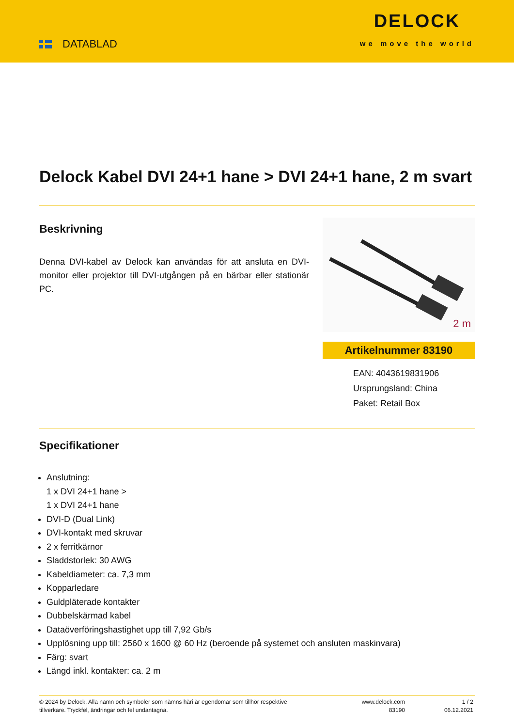DATABLAD
DELOCK
we move the world
Delock Kabel DVI 24+1 hane > DVI 24+1 hane, 2 m svart
Beskrivning
Denna DVI-kabel av Delock kan användas för att ansluta en DVI-monitor eller projektor till DVI-utgången på en bärbar eller stationär PC.
2 m
Artikelnummer 83190
EAN: 4043619831906
Ursprungsland: China
Paket: Retail Box
Specifikationer
Anslutning:
1 x DVI 24+1 hane >
1 x DVI 24+1 hane
DVI-D (Dual Link)
DVI-kontakt med skruvar
2 x ferritkärnor
Sladdstorlek: 30 AWG
Kabeldiameter: ca. 7,3 mm
Kopparledare
Guldpläterade kontakter
Dubbelskärmad kabel
Dataöverföringshastighet upp till 7,92 Gb/s
Upplösning upp till: 2560 x 1600 @ 60 Hz (beroende på systemet och ansluten maskinvara)
Färg: svart
Längd inkl. kontakter: ca. 2 m
© 2024 by Delock. Alla namn och symboler som nämns häri är egendomar som tillhör respektive tillverkare. Tryckfel, ändringar och fel undantagna.
www.delock.com
83190
1 / 2
06.12.2021